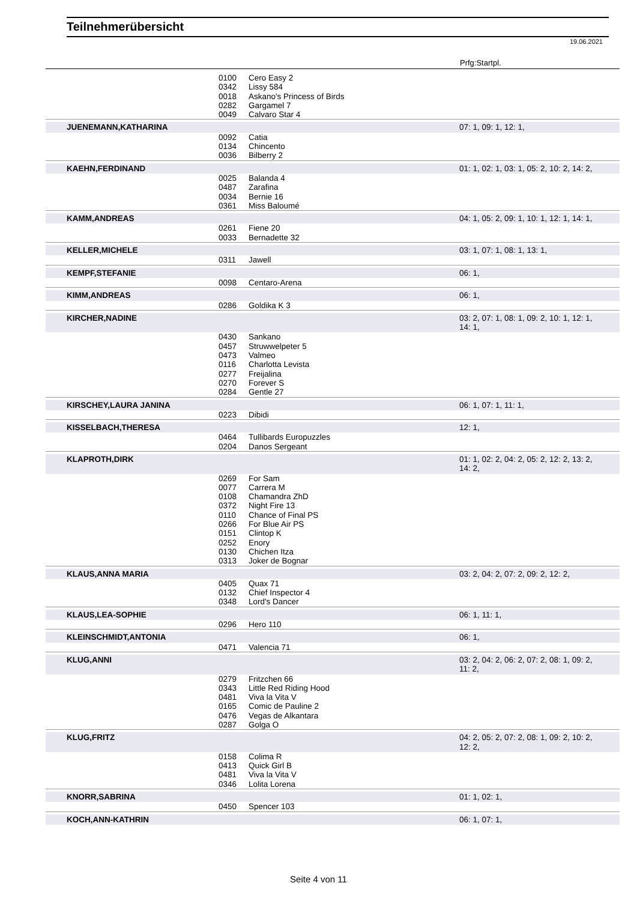Teilnehmerübersicht
19.06.2021
Prfg:Startpl.
| | 0100 | Cero Easy 2 | |
| | 0342 | Lissy 584 | |
| | 0018 | Askano's Princess of Birds | |
| | 0282 | Gargamel 7 | |
| | 0049 | Calvaro Star 4 | |
| JUENEMANN,KATHARINA | | | 07: 1, 09: 1, 12: 1, |
| | 0092 | Catia | |
| | 0134 | Chincento | |
| | 0036 | Bilberry 2 | |
| KAEHN,FERDINAND | | | 01: 1, 02: 1, 03: 1, 05: 2, 10: 2, 14: 2, |
| | 0025 | Balanda 4 | |
| | 0487 | Zarafina | |
| | 0034 | Bernie 16 | |
| | 0361 | Miss Baloumé | |
| KAMM,ANDREAS | | | 04: 1, 05: 2, 09: 1, 10: 1, 12: 1, 14: 1, |
| | 0261 | Fiene 20 | |
| | 0033 | Bernadette 32 | |
| KELLER,MICHELE | | | 03: 1, 07: 1, 08: 1, 13: 1, |
| | 0311 | Jawell | |
| KEMPF,STEFANIE | | | 06: 1, |
| | 0098 | Centaro-Arena | |
| KIMM,ANDREAS | | | 06: 1, |
| | 0286 | Goldika K 3 | |
| KIRCHER,NADINE | | | 03: 2, 07: 1, 08: 1, 09: 2, 10: 1, 12: 1, 14: 1, |
| | 0430 | Sankano | |
| | 0457 | Struwwelpeter 5 | |
| | 0473 | Valmeo | |
| | 0116 | Charlotta Levista | |
| | 0277 | Freijalina | |
| | 0270 | Forever S | |
| | 0284 | Gentle 27 | |
| KIRSCHEY,LAURA JANINA | | | 06: 1, 07: 1, 11: 1, |
| | 0223 | Dibidi | |
| KISSELBACH,THERESA | | | 12: 1, |
| | 0464 | Tullibards Europuzzles | |
| | 0204 | Danos Sergeant | |
| KLAPROTH,DIRK | | | 01: 1, 02: 2, 04: 2, 05: 2, 12: 2, 13: 2, 14: 2, |
| | 0269 | For Sam | |
| | 0077 | Carrera M | |
| | 0108 | Chamandra ZhD | |
| | 0372 | Night Fire 13 | |
| | 0110 | Chance of Final PS | |
| | 0266 | For Blue Air PS | |
| | 0151 | Clintop K | |
| | 0252 | Enory | |
| | 0130 | Chichen Itza | |
| | 0313 | Joker de Bognar | |
| KLAUS,ANNA MARIA | | | 03: 2, 04: 2, 07: 2, 09: 2, 12: 2, |
| | 0405 | Quax 71 | |
| | 0132 | Chief Inspector 4 | |
| | 0348 | Lord's Dancer | |
| KLAUS,LEA-SOPHIE | | | 06: 1, 11: 1, |
| | 0296 | Hero 110 | |
| KLEINSCHMIDT,ANTONIA | | | 06: 1, |
| | 0471 | Valencia 71 | |
| KLUG,ANNI | | | 03: 2, 04: 2, 06: 2, 07: 2, 08: 1, 09: 2, 11: 2, |
| | 0279 | Fritzchen 66 | |
| | 0343 | Little Red Riding Hood | |
| | 0481 | Viva la Vita V | |
| | 0165 | Comic de Pauline 2 | |
| | 0476 | Vegas de Alkantara | |
| | 0287 | Golga O | |
| KLUG,FRITZ | | | 04: 2, 05: 2, 07: 2, 08: 1, 09: 2, 10: 2, 12: 2, |
| | 0158 | Colima R | |
| | 0413 | Quick Girl B | |
| | 0481 | Viva la Vita V | |
| | 0346 | Lolita Lorena | |
| KNORR,SABRINA | | | 01: 1, 02: 1, |
| | 0450 | Spencer 103 | |
| KOCH,ANN-KATHRIN | | | 06: 1, 07: 1, |
Seite 4 von 11